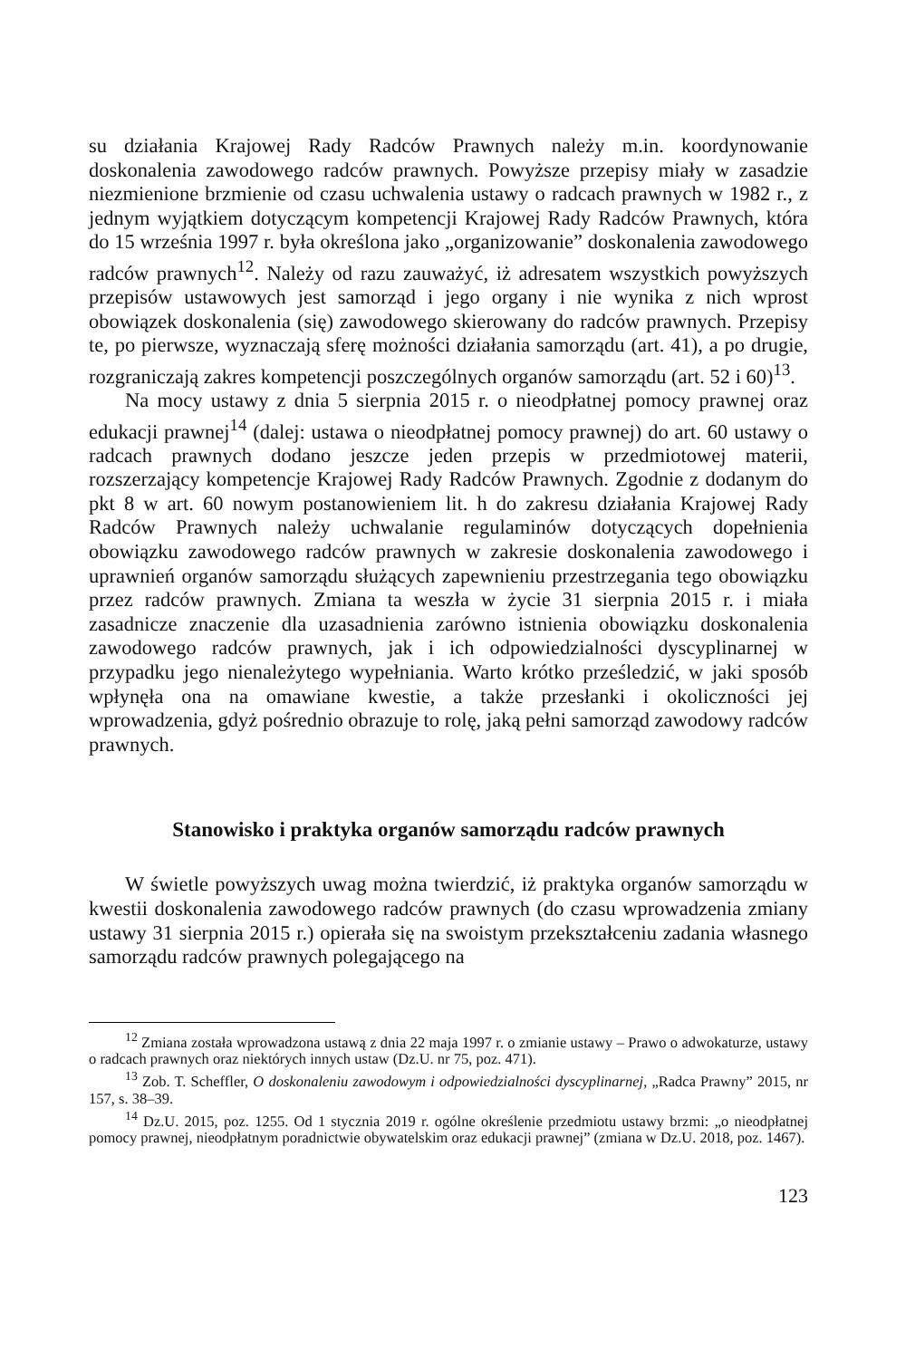su działania Krajowej Rady Radców Prawnych należy m.in. koordynowanie doskonalenia zawodowego radców prawnych. Powyższe przepisy miały w zasadzie niezmienione brzmienie od czasu uchwalenia ustawy o radcach prawnych w 1982 r., z jednym wyjątkiem dotyczącym kompetencji Krajowej Rady Radców Prawnych, która do 15 września 1997 r. była określona jako „organizowanie” doskonalenia zawodowego radców prawnych<sup>12</sup>. Należy od razu zauważyć, iż adresatem wszystkich powyższych przepisów ustawowych jest samorząd i jego organy i nie wynika z nich wprost obowiązek doskonalenia (się) zawodowego skierowany do radców prawnych. Przepisy te, po pierwsze, wyznaczają sferę możności działania samorządu (art. 41), a po drugie, rozgraniczają zakres kompetencji poszczególnych organów samorządu (art. 52 i 60)<sup>13</sup>.
Na mocy ustawy z dnia 5 sierpnia 2015 r. o nieodpłatnej pomocy prawnej oraz edukacji prawnej<sup>14</sup> (dalej: ustawa o nieodpłatnej pomocy prawnej) do art. 60 ustawy o radcach prawnych dodano jeszcze jeden przepis w przedmiotowej materii, rozszerzający kompetencje Krajowej Rady Radców Prawnych. Zgodnie z dodanym do pkt 8 w art. 60 nowym postanowieniem lit. h do zakresu działania Krajowej Rady Radców Prawnych należy uchwalanie regulaminów dotyczących dopełnienia obowiązku zawodowego radców prawnych w zakresie doskonalenia zawodowego i uprawnień organów samorządu służących zapewnieniu przestrzegania tego obowiązku przez radców prawnych. Zmiana ta weszła w życie 31 sierpnia 2015 r. i miała zasadnicze znaczenie dla uzasadnienia zarówno istnienia obowiązku doskonalenia zawodowego radców prawnych, jak i ich odpowiedzialności dyscyplinarnej w przypadku jego nienależytego wypełniania. Warto krótko prześledzić, w jaki sposób wpłynęła ona na omawiane kwestie, a także przesłanki i okoliczności jej wprowadzenia, gdyż pośrednio obrazuje to rolę, jaką pełni samorząd zawodowy radców prawnych.
Stanowisko i praktyka organów samorządu radców prawnych
W świetle powyższych uwag można twierdzić, iż praktyka organów samorządu w kwestii doskonalenia zawodowego radców prawnych (do czasu wprowadzenia zmiany ustawy 31 sierpnia 2015 r.) opierała się na swoistym przekształceniu zadania własnego samorządu radców prawnych polegającego na
<sup>12</sup> Zmiana została wprowadzona ustawą z dnia 22 maja 1997 r. o zmianie ustawy – Prawo o adwokaturze, ustawy o radcach prawnych oraz niektórych innych ustaw (Dz.U. nr 75, poz. 471).
<sup>13</sup> Zob. T. Scheffler, O doskonaleniu zawodowym i odpowiedzialności dyscyplinarnej, „Radca Prawny” 2015, nr 157, s. 38–39.
<sup>14</sup> Dz.U. 2015, poz. 1255. Od 1 stycznia 2019 r. ogólne określenie przedmiotu ustawy brzmi: „o nieodpłatnej pomocy prawnej, nieodpłatnym poradnictwie obywatelskim oraz edukacji prawnej” (zmiana w Dz.U. 2018, poz. 1467).
123